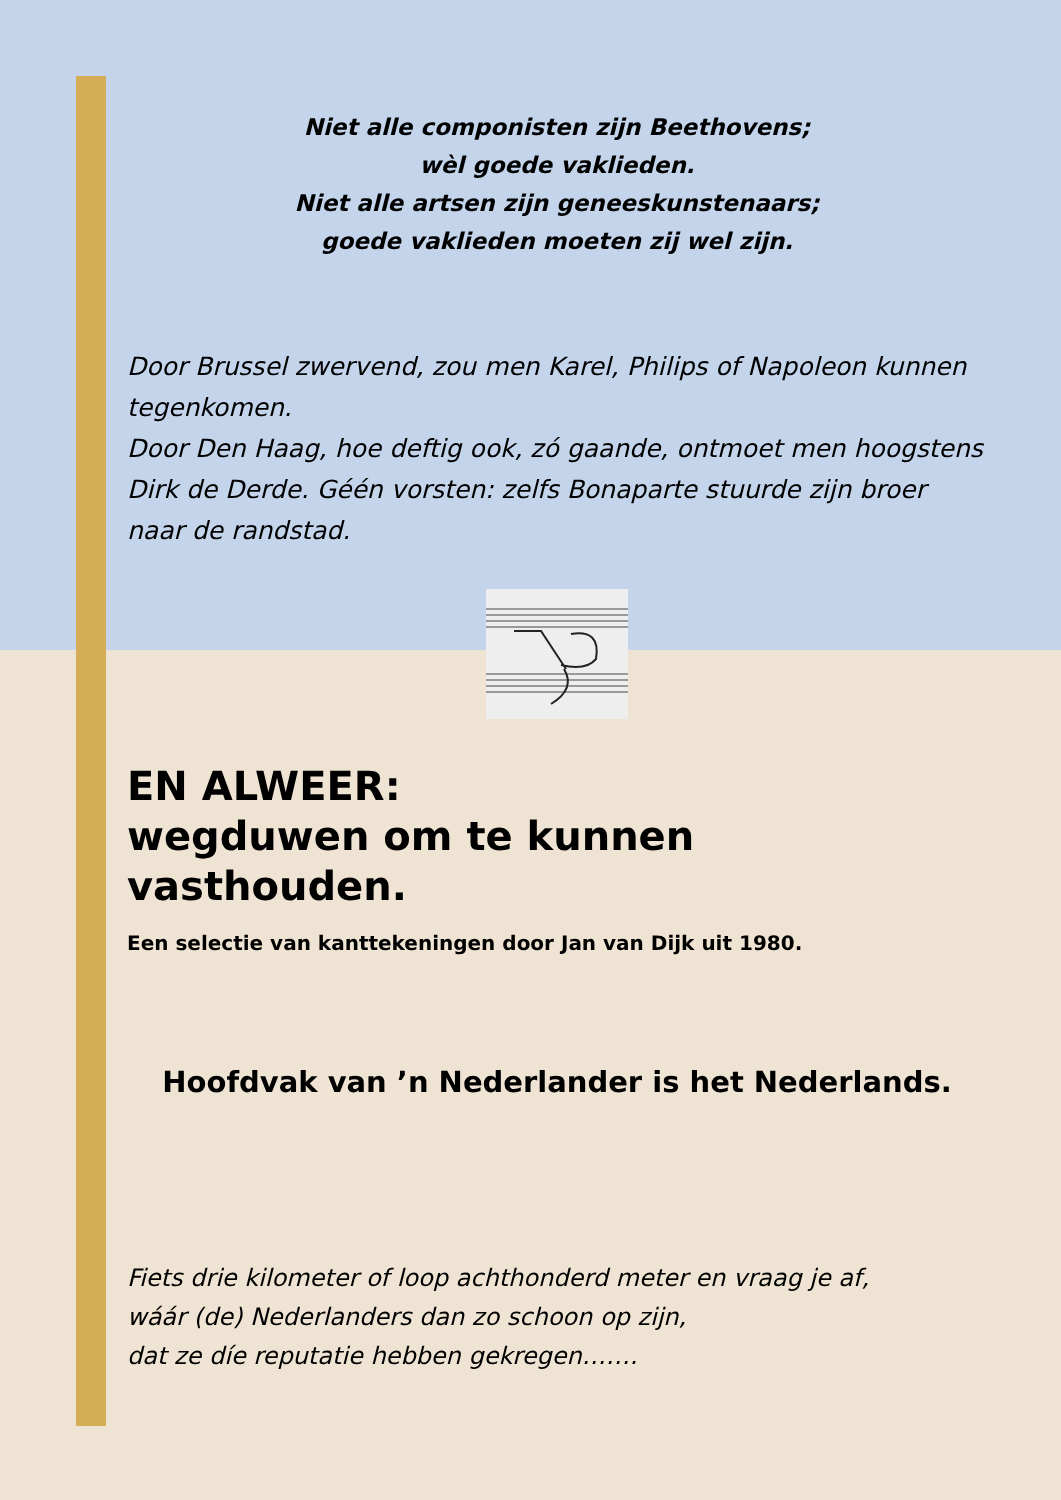Niet alle componisten zijn Beethovens;
wèl goede vaklieden.
Niet alle artsen zijn geneeskunstenaars;
goede vaklieden moeten zij wel zijn.
Door Brussel zwervend, zou men Karel, Philips of Napoleon kunnen tegenkomen.
Door Den Haag, hoe deftig ook, zó gaande, ontmoet men hoogstens Dirk de Derde. Géén vorsten: zelfs Bonaparte stuurde zijn broer naar de randstad.
EN ALWEER:
wegduwen om te kunnen vasthouden.
Een selectie van kanttekeningen door Jan van Dijk uit 1980.
Hoofdvak van ’n Nederlander is het Nederlands.
Fiets drie kilometer of loop achthonderd meter en vraag je af,
wáár (de) Nederlanders dan zo schoon op zijn,
dat ze díe reputatie hebben gekregen…….